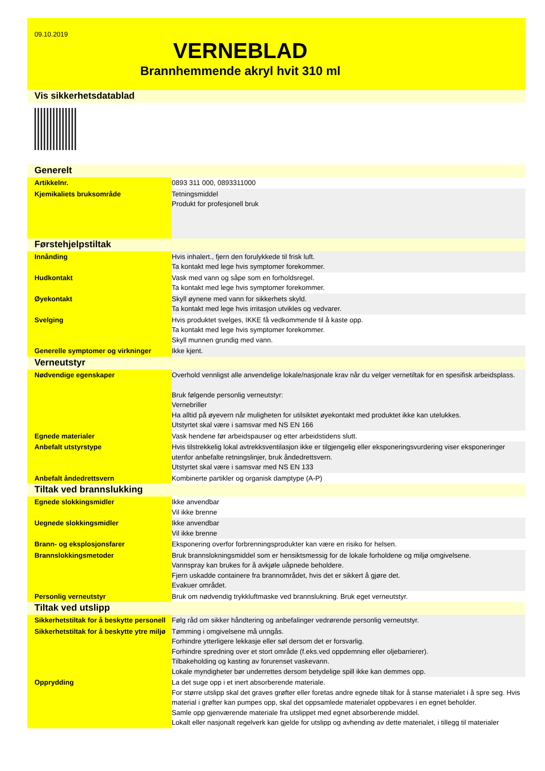09.10.2019
VERNEBLAD
Brannhemmende akryl hvit 310 ml
Vis sikkerhetsdatablad
Generelt
| Artikkelnr. | 0893 311 000, 0893311000 |
| Kjemikaliets bruksområde | Tetningsmiddel Produkt for profesjonell bruk |
Førstehjelpstiltak
| Innånding | Hvis inhalert., fjern den forulykkede til frisk luft. Ta kontakt med lege hvis symptomer forekommer. |
| Hudkontakt | Vask med vann og såpe som en forholdsregel. Ta kontakt med lege hvis symptomer forekommer. |
| Øyekontakt | Skyll øynene med vann for sikkerhets skyld. Ta kontakt med lege hvis irritasjon utvikles og vedvarer. |
| Svelging | Hvis produktet svelges, IKKE få vedkommende til å kaste opp. Ta kontakt med lege hvis symptomer forekommer. Skyll munnen grundig med vann. |
| Generelle symptomer og virkninger | Ikke kjent. |
Verneutstyr
| Nødvendige egenskaper | Overhold vennligst alle anvendelige lokale/nasjonale krav når du velger vernetiltak for en spesifisk arbeidsplass. Bruk følgende personlig verneutstyr: Vernebriller Ha alltid på øyevern når muligheten for utilsiktet øyekontakt med produktet ikke kan utelukkes. Utstyrtet skal være i samsvar med NS EN 166 |
| Egnede materialer | Vask hendene før arbeidspauser og etter arbeidstidens slutt. |
| Anbefalt utstyrstype | Hvis tilstrekkelig lokal avtrekksventilasjon ikke er tilgjengelig eller eksponeringsvurdering viser eksponeringer utenfor anbefalte retningslinjer, bruk åndedrettsvern. Utstyrtet skal være i samsvar med NS EN 133 |
| Anbefalt åndedrettsvern | Kombinerte partikler og organisk damptype (A-P) |
Tiltak ved brannslukking
| Egnede slokkingsmidler | Ikke anvendbar Vil ikke brenne |
| Uegnede slokkingsmidler | Ikke anvendbar Vil ikke brenne |
| Brann- og eksplosjonsfarer | Eksponering overfor forbrenningsprodukter kan være en risiko for helsen. |
| Brannslokkingsmetoder | Bruk brannslokningsmiddel som er hensiktsmessig for de lokale forholdene og miljø omgivelsene. Vannspray kan brukes for å avkjøle uåpnede beholdere. Fjern uskadde containere fra brannområdet, hvis det er sikkert å gjøre det. Evakuer området. |
| Personlig verneutstyr | Bruk om nødvendig trykkluftmaske ved brannslukning. Bruk eget verneutstyr. |
Tiltak ved utslipp
| Sikkerhetstiltak for å beskytte personell | Følg råd om sikker håndtering og anbefalinger vedrørende personlig verneutstyr. |
| Sikkerhetstiltak for å beskytte ytre miljø | Tømming i omgivelsene må unngås. Forhindre ytterligere lekkasje eller søl dersom det er forsvarlig. Forhindre spredning over et stort område (f.eks.ved oppdemning eller oljebarrierer). Tilbakeholding og kasting av forurenset vaskevann. Lokale myndigheter bør underrettes dersom betydelige spill ikke kan demmes opp. |
| Opprydding | La det suge opp i et inert absorberende materiale. For større utslipp skal det graves grøfter eller foretas andre egnede tiltak for å stanse materialet i å spre seg. Hvis material i grøfter kan pumpes opp, skal det oppsamlede materialet oppbevares i en egnet beholder. Samle opp gjenværende materiale fra utslippet med egnet absorberende middel. Lokalt eller nasjonalt regelverk kan gjelde for utslipp og avhending av dette materialet, i tillegg til materialer |